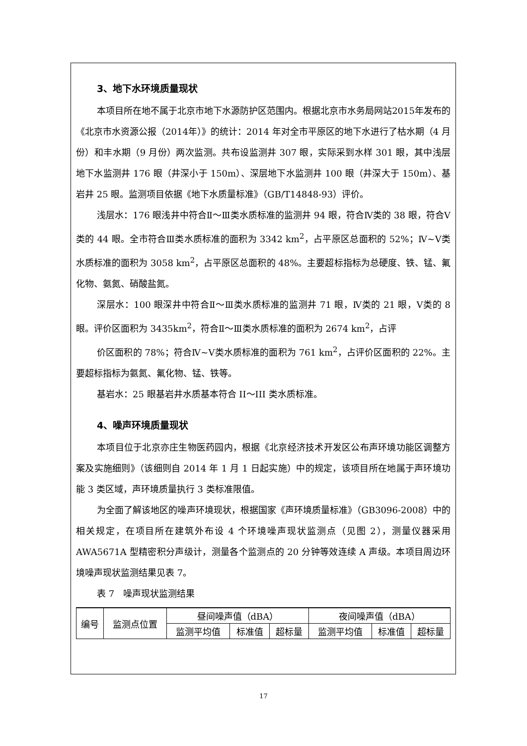3、地下水环境质量现状
本项目所在地不属于北京市地下水源防护区范围内。根据北京市水务局网站2015年发布的《北京市水资源公报（2014年）》的统计：2014 年对全市平原区的地下水进行了枯水期（4 月份）和丰水期（9 月份）两次监测。共布设监测井 307 眼，实际采到水样 301 眼，其中浅层地下水监测井 176 眼（井深小于 150m）、深层地下水监测井 100 眼（井深大于 150m）、基岩井 25 眼。监测项目依据《地下水质量标准》（GB/T14848-93）评价。
浅层水：176 眼浅井中符合Ⅱ～Ⅲ类水质标准的监测井 94 眼，符合Ⅳ类的 38 眼，符合Ⅴ类的 44 眼。全市符合Ⅲ类水质标准的面积为 3342 km<sup>2</sup>，占平原区总面积的 52%；Ⅳ~Ⅴ类水质标准的面积为 3058 km<sup>2</sup>，占平原区总面积的 48%。主要超标指标为总硬度、铁、锰、氟化物、氨氮、硝酸盐氮。
深层水：100 眼深井中符合Ⅱ～Ⅲ类水质标准的监测井 71 眼，Ⅳ类的 21 眼，Ⅴ类的 8 眼。评价区面积为 3435km<sup>2</sup>，符合Ⅱ～Ⅲ类水质标准的面积为 2674 km<sup>2</sup>，占评
价区面积的 78%；符合Ⅳ~Ⅴ类水质标准的面积为 761 km<sup>2</sup>，占评价区面积的 22%。主要超标指标为氨氮、氟化物、锰、铁等。
基岩水：25 眼基岩井水质基本符合 II～III 类水质标准。
4、噪声环境质量现状
本项目位于北京亦庄生物医药园内，根据《北京经济技术开发区公布声环境功能区调整方案及实施细则》（该细则自 2014 年 1 月 1 日起实施）中的规定，该项目所在地属于声环境功能 3 类区域，声环境质量执行 3 类标准限值。
为全面了解该地区的噪声环境现状，根据国家《声环境质量标准》（GB3096-2008）中的相关规定，在项目所在建筑外布设 4 个环境噪声现状监测点（见图 2），测量仪器采用 AWA5671A 型精密积分声级计，测量各个监测点的 20 分钟等效连续 A 声级。本项目周边环境噪声现状监测结果见表 7。
表 7　噪声现状监测结果
| 编号 | 监测点位置 | 昼间噪声值（dBA） | | | 夜间噪声值（dBA） | | |
| --- | --- | --- | --- | --- | --- | --- | --- |
| | | 监测平均值 | 标准值 | 超标量 | 监测平均值 | 标准值 | 超标量 |
17